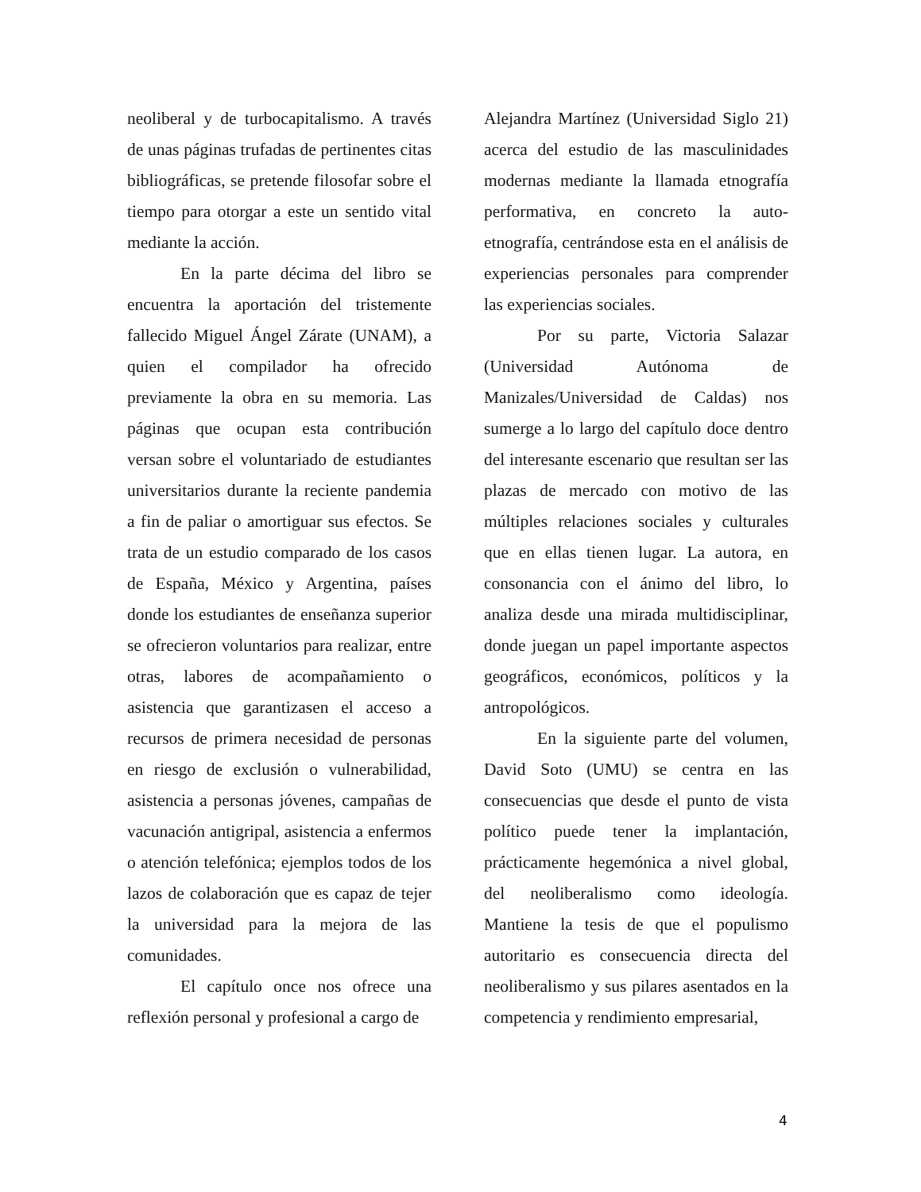neoliberal y de turbocapitalismo. A través de unas páginas trufadas de pertinentes citas bibliográficas, se pretende filosofar sobre el tiempo para otorgar a este un sentido vital mediante la acción.
En la parte décima del libro se encuentra la aportación del tristemente fallecido Miguel Ángel Zárate (UNAM), a quien el compilador ha ofrecido previamente la obra en su memoria. Las páginas que ocupan esta contribución versan sobre el voluntariado de estudiantes universitarios durante la reciente pandemia a fin de paliar o amortiguar sus efectos. Se trata de un estudio comparado de los casos de España, México y Argentina, países donde los estudiantes de enseñanza superior se ofrecieron voluntarios para realizar, entre otras, labores de acompañamiento o asistencia que garantizasen el acceso a recursos de primera necesidad de personas en riesgo de exclusión o vulnerabilidad, asistencia a personas jóvenes, campañas de vacunación antigripal, asistencia a enfermos o atención telefónica; ejemplos todos de los lazos de colaboración que es capaz de tejer la universidad para la mejora de las comunidades.
El capítulo once nos ofrece una reflexión personal y profesional a cargo de
Alejandra Martínez (Universidad Siglo 21) acerca del estudio de las masculinidades modernas mediante la llamada etnografía performativa, en concreto la auto-etnografía, centrándose esta en el análisis de experiencias personales para comprender las experiencias sociales.
Por su parte, Victoria Salazar (Universidad Autónoma de Manizales/Universidad de Caldas) nos sumerge a lo largo del capítulo doce dentro del interesante escenario que resultan ser las plazas de mercado con motivo de las múltiples relaciones sociales y culturales que en ellas tienen lugar. La autora, en consonancia con el ánimo del libro, lo analiza desde una mirada multidisciplinar, donde juegan un papel importante aspectos geográficos, económicos, políticos y la antropológicos.
En la siguiente parte del volumen, David Soto (UMU) se centra en las consecuencias que desde el punto de vista político puede tener la implantación, prácticamente hegemónica a nivel global, del neoliberalismo como ideología. Mantiene la tesis de que el populismo autoritario es consecuencia directa del neoliberalismo y sus pilares asentados en la competencia y rendimiento empresarial,
4